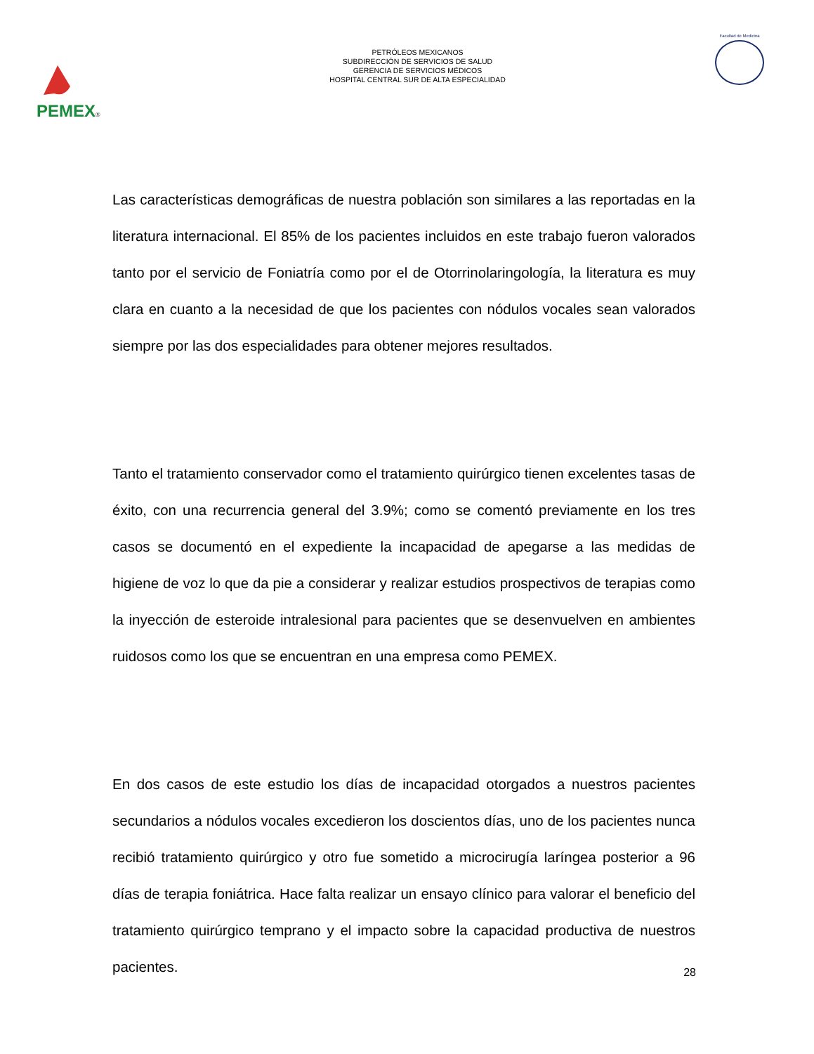PEMEX®
PETRÓLEOS MEXICANOS
SUBDIRECCIÓN DE SERVICIOS DE SALUD
GERENCIA DE SERVICIOS MÉDICOS
HOSPITAL CENTRAL SUR DE ALTA ESPECIALIDAD
Facultad de Medicina
Las características demográficas de nuestra población son similares a las reportadas en la literatura internacional. El 85% de los pacientes incluidos en este trabajo fueron valorados tanto por el servicio de Foniatría como por el de Otorrinolaringología, la literatura es muy clara en cuanto a la necesidad de que los pacientes con nódulos vocales sean valorados siempre por las dos especialidades para obtener mejores resultados.
Tanto el tratamiento conservador como el tratamiento quirúrgico tienen excelentes tasas de éxito, con una recurrencia general del 3.9%; como se comentó previamente en los tres casos se documentó en el expediente la incapacidad de apegarse a las medidas de higiene de voz lo que da pie a considerar y realizar estudios prospectivos de terapias como la inyección de esteroide intralesional para pacientes que se desenvuelven en ambientes ruidosos como los que se encuentran en una empresa como PEMEX.
En dos casos de este estudio los días de incapacidad otorgados a nuestros pacientes secundarios a nódulos vocales excedieron los doscientos días, uno de los pacientes nunca recibió tratamiento quirúrgico y otro fue sometido a microcirugía laríngea posterior a 96 días de terapia foniátrica. Hace falta realizar un ensayo clínico para valorar el beneficio del tratamiento quirúrgico temprano y el impacto sobre la capacidad productiva de nuestros pacientes.
28